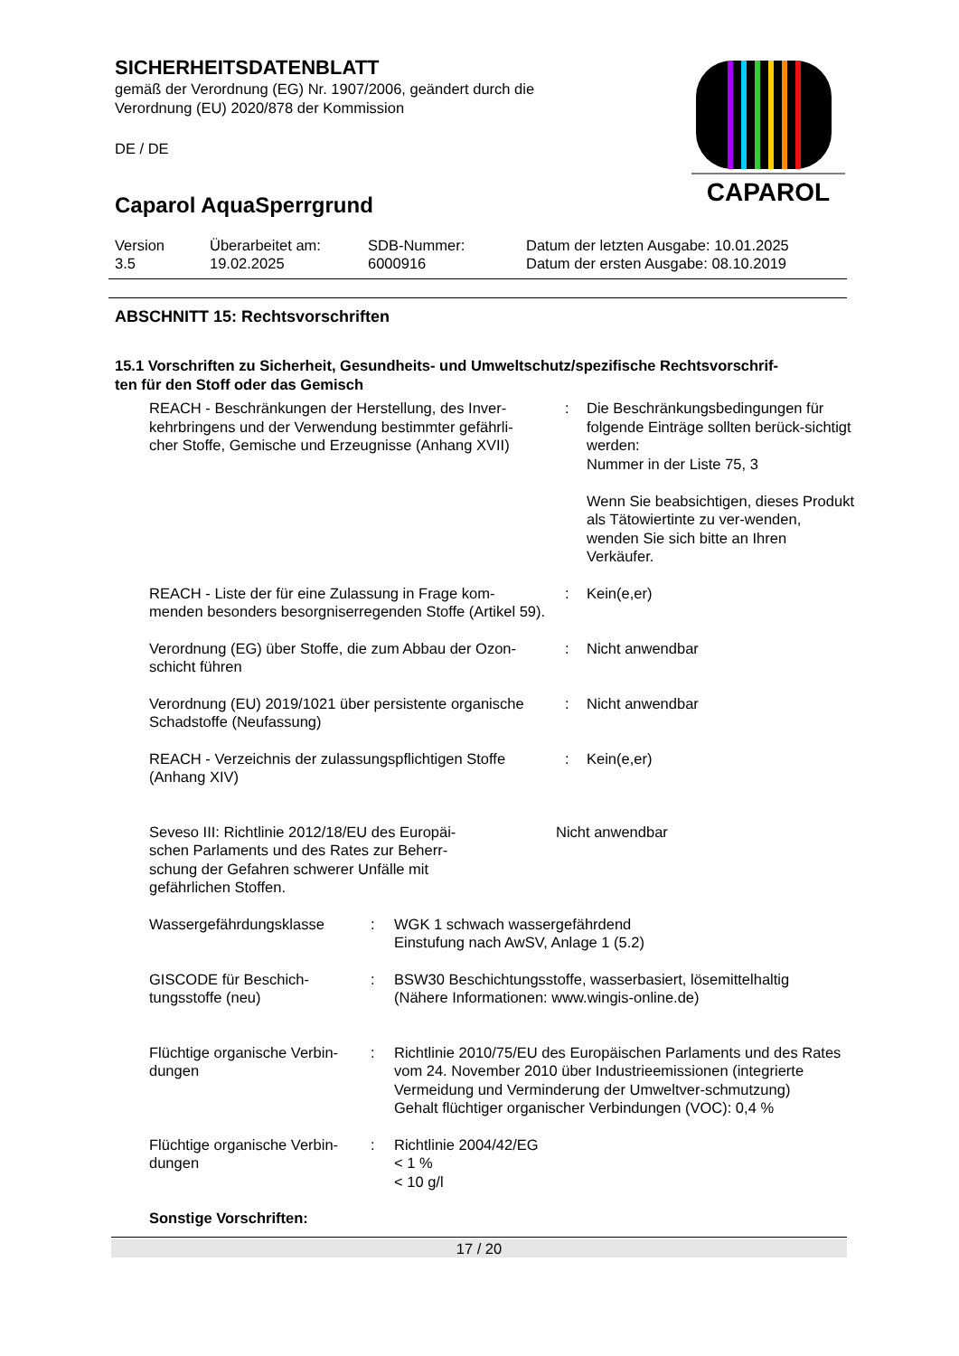SICHERHEITSDATENBLATT
gemäß der Verordnung (EG) Nr. 1907/2006, geändert durch die
Verordnung (EU) 2020/878 der Kommission
DE / DE
Caparol AquaSperrgrund
CAPAROL
| Version 3.5 | Überarbeitet am: 19.02.2025 | SDB-Nummer: 6000916 | Datum der letzten Ausgabe: 10.01.2025 Datum der ersten Ausgabe: 08.10.2019 |
ABSCHNITT 15: Rechtsvorschriften
15.1 Vorschriften zu Sicherheit, Gesundheits- und Umweltschutz/spezifische Rechtsvorschrif-
ten für den Stoff oder das Gemisch
| REACH - Beschränkungen der Herstellung, des Inver- kehrbringens und der Verwendung bestimmter gefährli- cher Stoffe, Gemische und Erzeugnisse (Anhang XVII) | : | Die Beschränkungsbedingungen für folgende Einträge sollten berück-sichtigt werden: Nummer in der Liste 75, 3 Wenn Sie beabsichtigen, dieses Produkt als Tätowiertinte zu ver-wenden, wenden Sie sich bitte an Ihren Verkäufer. |
| REACH - Liste der für eine Zulassung in Frage kom- menden besonders besorgniserregenden Stoffe (Artikel 59). | : | Kein(e,er) |
| Verordnung (EG) über Stoffe, die zum Abbau der Ozon- schicht führen | : | Nicht anwendbar |
| Verordnung (EU) 2019/1021 über persistente organische Schadstoffe (Neufassung) | : | Nicht anwendbar |
| REACH - Verzeichnis der zulassungspflichtigen Stoffe (Anhang XIV) | : | Kein(e,er) |
| Seveso III: Richtlinie 2012/18/EU des Europäi- schen Parlaments und des Rates zur Beherr- schung der Gefahren schwerer Unfälle mit gefährlichen Stoffen. | Nicht anwendbar |
| Wassergefährdungsklasse | : | WGK 1 schwach wassergefährdend Einstufung nach AwSV, Anlage 1 (5.2) |
| GISCODE für Beschich- tungsstoffe (neu) | : | BSW30 Beschichtungsstoffe, wasserbasiert, lösemittelhaltig (Nähere Informationen: www.wingis-online.de) |
| Flüchtige organische Verbin- dungen | : | Richtlinie 2010/75/EU des Europäischen Parlaments und des Rates vom 24. November 2010 über Industrieemissionen (integrierte Vermeidung und Verminderung der Umweltver-schmutzung) Gehalt flüchtiger organischer Verbindungen (VOC): 0,4 % |
| Flüchtige organische Verbin- dungen | : | Richtlinie 2004/42/EG < 1 % < 10 g/l |
Sonstige Vorschriften:
17 / 20